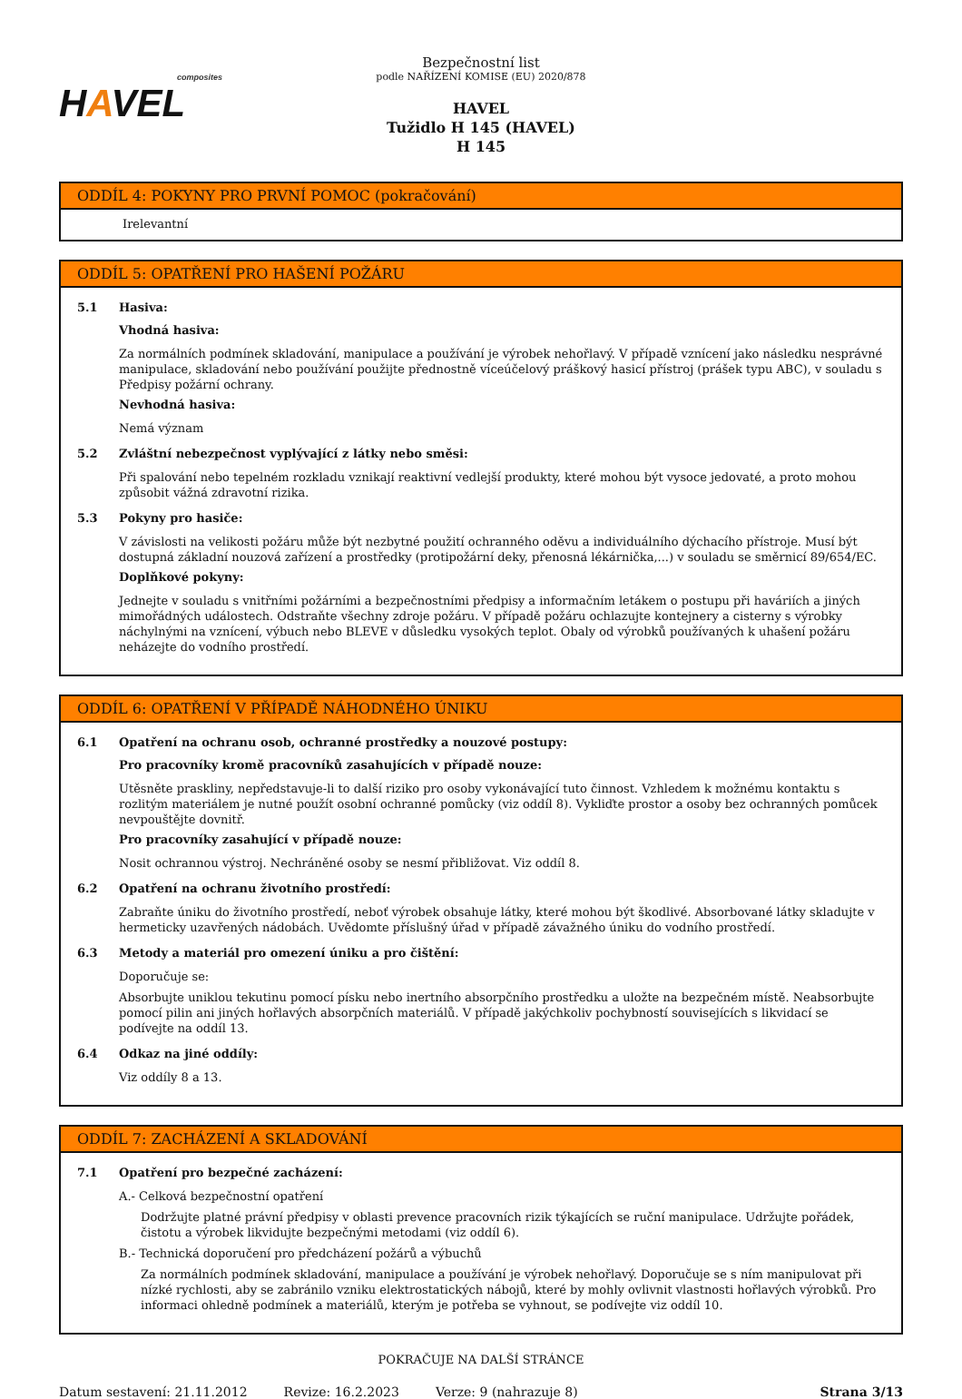composites
HAVEL
Bezpečnostní list
podle NAŘÍZENÍ KOMISE (EU) 2020/878
HAVEL
Tužidlo H 145 (HAVEL)
H 145
ODDÍL 4: POKYNY PRO PRVNÍ POMOC (pokračování)
Irelevantní
ODDÍL 5: OPATŘENÍ PRO HAŠENÍ POŽÁRU
5.1 Hasiva:
Vhodná hasiva:
Za normálních podmínek skladování, manipulace a používání je výrobek nehořlavý. V případě vznícení jako následku nesprávné manipulace, skladování nebo používání použijte přednostně víceúčelový práškový hasicí přístroj (prášek typu ABC), v souladu s Předpisy požární ochrany.
Nevhodná hasiva:
Nemá význam
5.2 Zvláštní nebezpečnost vyplývající z látky nebo směsi:
Při spalování nebo tepelném rozkladu vznikají reaktivní vedlejší produkty, které mohou být vysoce jedovaté, a proto mohou způsobit vážná zdravotní rizika.
5.3 Pokyny pro hasiče:
V závislosti na velikosti požáru může být nezbytné použití ochranného oděvu a individuálního dýchacího přístroje. Musí být dostupná základní nouzová zařízení a prostředky (protipožární deky, přenosná lékárnička,...) v souladu se směrnicí 89/654/EC.
Doplňkové pokyny:
Jednejte v souladu s vnitřními požárními a bezpečnostními předpisy a informačním letákem o postupu při haváriích a jiných mimořádných událostech. Odstraňte všechny zdroje požáru. V případě požáru ochlazujte kontejnery a cisterny s výrobky náchylnými na vznícení, výbuch nebo BLEVE v důsledku vysokých teplot. Obaly od výrobků používaných k uhašení požáru neházejte do vodního prostředí.
ODDÍL 6: OPATŘENÍ V PŘÍPADĚ NÁHODNÉHO ÚNIKU
6.1 Opatření na ochranu osob, ochranné prostředky a nouzové postupy:
Pro pracovníky kromě pracovníků zasahujících v případě nouze:
Utěsněte praskliny, nepředstavuje-li to další riziko pro osoby vykonávající tuto činnost. Vzhledem k možnému kontaktu s rozlitým materiálem je nutné použít osobní ochranné pomůcky (viz oddíl 8). Vykliďte prostor a osoby bez ochranných pomůcek nevpouštějte dovnitř.
Pro pracovníky zasahující v případě nouze:
Nosit ochrannou výstroj. Nechráněné osoby se nesmí přibližovat. Viz oddíl 8.
6.2 Opatření na ochranu životního prostředí:
Zabraňte úniku do životního prostředí, neboť výrobek obsahuje látky, které mohou být škodlivé. Absorbované látky skladujte v hermeticky uzavřených nádobách. Uvědomte příslušný úřad v případě závažného úniku do vodního prostředí.
6.3 Metody a materiál pro omezení úniku a pro čištění:
Doporučuje se:
Absorbujte uniklou tekutinu pomocí písku nebo inertního absorpčního prostředku a uložte na bezpečném místě. Neabsorbujte pomocí pilin ani jiných hořlavých absorpčních materiálů. V případě jakýchkoliv pochybností souvisejících s likvidací se podívejte na oddíl 13.
6.4 Odkaz na jiné oddíly:
Viz oddíly 8 a 13.
ODDÍL 7: ZACHÁZENÍ A SKLADOVÁNÍ
7.1 Opatření pro bezpečné zacházení:
A.- Celková bezpečnostní opatření
Dodržujte platné právní předpisy v oblasti prevence pracovních rizik týkajících se ruční manipulace. Udržujte pořádek, čistotu a výrobek likvidujte bezpečnými metodami (viz oddíl 6).
B.- Technická doporučení pro předcházení požárů a výbuchů
Za normálních podmínek skladování, manipulace a používání je výrobek nehořlavý. Doporučuje se s ním manipulovat při nízké rychlosti, aby se zabránilo vzniku elektrostatických nábojů, které by mohly ovlivnit vlastnosti hořlavých výrobků. Pro informaci ohledně podmínek a materiálů, kterým je potřeba se vyhnout, se podívejte viz oddíl 10.
POKRAČUJE NA DALŠÍ STRÁNCE
Datum sestavení: 21.11.2012 Revize: 16.2.2023 Verze: 9 (nahrazuje 8) Strana 3/13